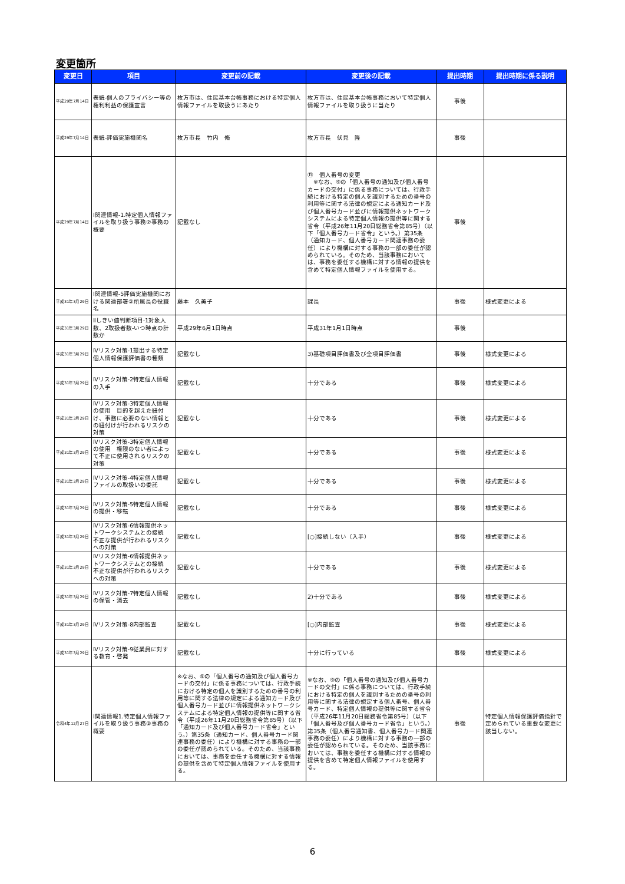変更箇所
| 変更日 | 項目 | 変更前の記載 | 変更後の記載 | 提出時期 | 提出時期に係る説明 |
| --- | --- | --- | --- | --- | --- |
| 平成29年7月14日 | 表紙-個人のプライバシー等の権利利益の保護宣言 | 枚方市は、住民基本台帳事務における特定個人情報ファイルを取扱うにあたり | 枚方市は、住民基本台帳事務において特定個人情報ファイルを取り扱うに当たり | 事後 | |
| 平成29年7月14日 | 表紙-評価実施機関名 | 枚方市長 竹内 脩 | 枚方市長 伏見 隆 | 事後 | |
| 平成29年7月14日 | Ⅰ関連情報-1.特定個人情報ファイルを取り扱う事務②事務の概要 | 記載なし | ⑪ 個人番号の変更 ※なお、⑨の「個人番号の通知及び個人番号カードの交付」に係る事務については、行政手続における特定の個人を識別するための番号の利用等に関する法律の規定による通知カード及び個人番号カード並びに情報提供ネットワークシステムによる特定個人情報の提供等に関する省令（平成26年11月20日総務省令第85号）（以下「個人番号カード省令」という。）第35条（通知カード、個人番号カード関連事務の委任）により機構に対する事務の一部の委任が認められている。そのため、当該事務においては、事務を委任する機構に対する情報の提供を含めて特定個人情報ファイルを使用する。 | 事後 | |
| 平成31年3月29日 | Ⅰ関連情報-5評価実施機関における関連部署②所属長の役職名 | 藤本 久美子 | 課長 | 事後 | 様式変更による |
| 平成31年3月29日 | Ⅱしきい値判断項目-1対象人数、2取扱者数-いつ時点の計数か | 平成29年6月1日時点 | 平成31年1月1日時点 | 事後 | |
| 平成31年3月29日 | Ⅳリスク対策-1提出する特定個人情報保護評価書の種類 | 記載なし | 3)基礎項目評価書及び全項目評価書 | 事後 | 様式変更による |
| 平成31年3月29日 | Ⅳリスク対策-2特定個人情報の入手 | 記載なし | 十分である | 事後 | 様式変更による |
| 平成31年3月29日 | Ⅳリスク対策-3特定個人情報の使用 目的を超えた紐付け、事務に必要のない情報との紐付けが行われるリスクの対策 | 記載なし | 十分である | 事後 | 様式変更による |
| 平成31年3月29日 | Ⅳリスク対策-3特定個人情報の使用 権限のない者によって不正に使用されるリスクの対策 | 記載なし | 十分である | 事後 | 様式変更による |
| 平成31年3月29日 | Ⅳリスク対策-4特定個人情報ファイルの取扱いの委託 | 記載なし | 十分である | 事後 | 様式変更による |
| 平成31年3月29日 | Ⅳリスク対策-5特定個人情報の提供・移転 | 記載なし | 十分である | 事後 | 様式変更による |
| 平成31年3月29日 | Ⅳリスク対策-6情報提供ネットワークシステムとの接続 不正な提供が行われるリスクへの対策 | 記載なし | [○]接続しない（入手） | 事後 | 様式変更による |
| 平成31年3月29日 | Ⅳリスク対策-6情報提供ネットワークシステムとの接続 不正な提供が行われるリスクへの対策 | 記載なし | 十分である | 事後 | 様式変更による |
| 平成31年3月29日 | Ⅳリスク対策-7特定個人情報の保管・消去 | 記載なし | 2)十分である | 事後 | 様式変更による |
| 平成31年3月29日 | Ⅳリスク対策-8内部監査 | 記載なし | [○]内部監査 | 事後 | 様式変更による |
| 平成31年3月29日 | Ⅳリスク対策-9従業員に対する教育・啓発 | 記載なし | 十分に行っている | 事後 | 様式変更による |
| 令和4年12月27日 | Ⅰ関連情報1.特定個人情報ファイルを取り扱う事務②事務の概要 | ※なお、⑨の「個人番号の通知及び個人番号カードの交付」に係る事務については、行政手続における特定の個人を識別するための番号の利用等に関する法律の規定による通知カード及び個人番号カード並びに情報提供ネットワークシステムによる特定個人情報の提供等に関する省令（平成26年11月20日総務省令第85号）（以下「通知カード及び個人番号カード省令」という。）第35条（通知カード、個人番号カード関連事務の委任）により機構に対する事務の一部の委任が認められている。そのため、当該事務においては、事務を委任する機構に対する情報の提供を含めて特定個人情報ファイルを使用する。 | ※なお、⑨の「個人番号の通知及び個人番号カードの交付」に係る事務については、行政手続における特定の個人を識別するための番号の利用等に関する法律の規定する個人番号、個人番号カード、特定個人情報の提供等に関する省令（平成26年11月20日総務省令第85号）（以下「個人番号及び個人番号カード省令」という。）第35条（個人番号通知書、個人番号カード関連事務の委任）により機構に対する事務の一部の委任が認められている。そのため、当該事務においては、事務を委任する機構に対する情報の提供を含めて特定個人情報ファイルを使用する。 | 事後 | 特定個人情報保護評価指針で定められている重要な変更に該当しない。 |
6